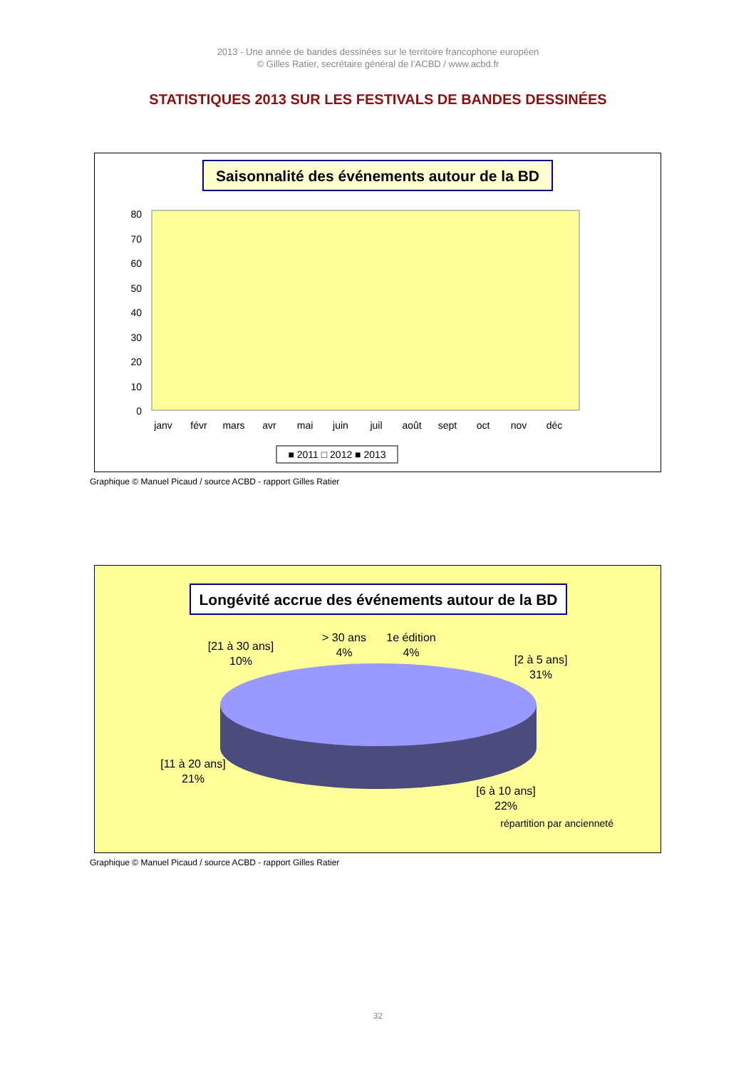2013 - Une année de bandes dessinées sur le territoire francophone européen
© Gilles Ratier, secrétaire général de l’ACBD / www.acbd.fr
STATISTIQUES 2013 SUR LES FESTIVALS DE BANDES DESSINÉES
Saisonnalité des événements autour de la BD
0
10
20
30
40
50
60
70
80
janv
févr
mars
avr
mai
juin
juil
août
sept
oct
nov
déc
■ 2011 □ 2012 ■ 2013
Graphique © Manuel Picaud / source ACBD - rapport Gilles Ratier
Longévité accrue des événements autour de la BD
[21 à 30 ans]
10%
> 30 ans
4%
1e édition
4%
[2 à 5 ans]
31%
[11 à 20 ans]
21%
[6 à 10 ans]
22%
répartition par ancienneté
Graphique © Manuel Picaud / source ACBD - rapport Gilles Ratier
32